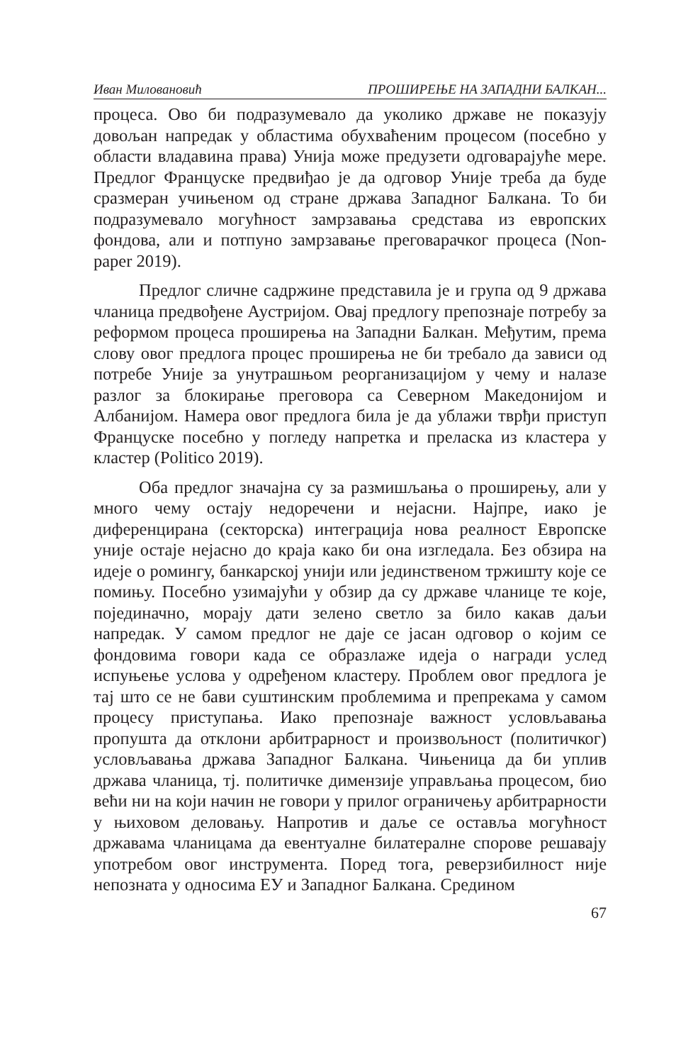Иван Миловановић ПРОШИРЕЊЕ НА ЗАПАДНИ БАЛКАН...
процеса. Ово би подразумевало да уколико државе не показују довољан напредак у областима обухваћеним процесом (посебно у области владавина права) Унија може предузети одговарајуће мере. Предлог Француске предвиђао је да одговор Уније треба да буде сразмеран учињеном од стране држава Западног Балкана. То би подразумевало могућност замрзавања средстава из европских фондова, али и потпуно замрзавање преговарачког процеса (Non-paper 2019).
Предлог сличне садржине представила је и група од 9 држава чланица предвођене Аустријом. Овај предлогу препознаје потребу за реформом процеса проширења на Западни Балкан. Међутим, према слову овог предлога процес проширења не би требало да зависи од потребе Уније за унутрашњом реорганизацијом у чему и налазе разлог за блокирање преговора са Северном Македонијом и Албанијом. Намера овог предлога била је да ублажи тврђи приступ Француске посебно у погледу напретка и преласка из кластера у кластер (Politico 2019).
Оба предлог значајна су за размишљања о проширењу, али у много чему остају недоречени и нејасни. Најпре, иако је диференцирана (секторска) интеграција нова реалност Европске уније остаје нејасно до краја како би она изгледала. Без обзира на идеје о ромингу, банкарској унији или јединственом тржишту које се помињу. Посебно узимајући у обзир да су државе чланице те које, појединачно, морају дати зелено светло за било какав даљи напредак. У самом предлог не даје се јасан одговор о којим се фондовима говори када се образлаже идеја о награди услед испуњење услова у одређеном кластеру. Проблем овог предлога је тај што се не бави суштинским проблемима и препрекама у самом процесу приступања. Иако препознаје важност условљавања пропушта да отклони арбитрарност и произвољност (политичког) условљавања држава Западног Балкана. Чињеница да би уплив држава чланица, тј. политичке димензије управљања процесом, био већи ни на који начин не говори у прилог ограничењу арбитрарности у њиховом деловању. Напротив и даље се оставља могућност државама чланицама да евентуалне билатералне спорове решавају употребом овог инструмента. Поред тога, реверзибилност није непозната у односима ЕУ и Западног Балкана. Средином
67